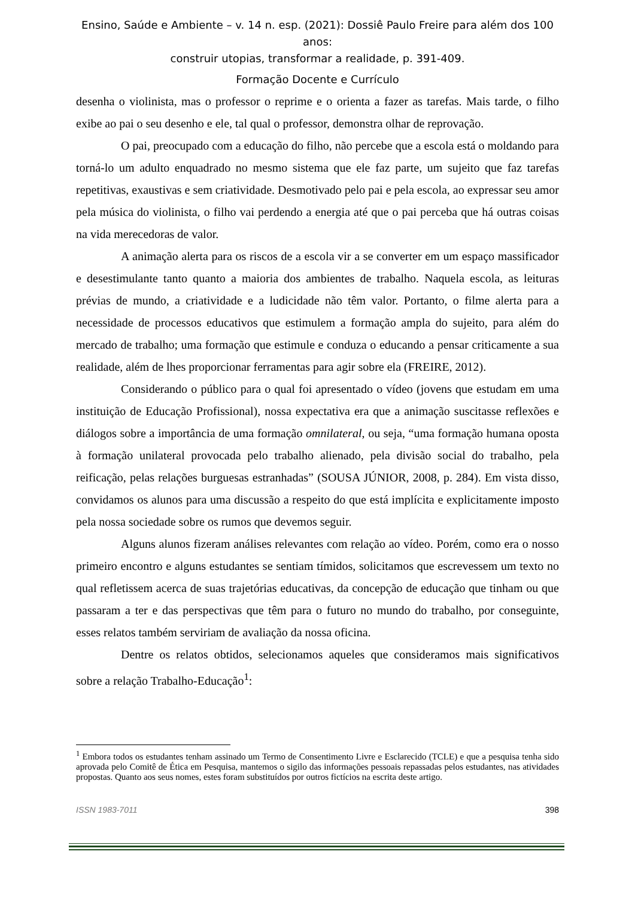Ensino, Saúde e Ambiente – v. 14 n. esp. (2021): Dossiê Paulo Freire para além dos 100 anos:
construir utopias, transformar a realidade, p. 391-409.
Formação Docente e Currículo
desenha o violinista, mas o professor o reprime e o orienta a fazer as tarefas. Mais tarde, o filho exibe ao pai o seu desenho e ele, tal qual o professor, demonstra olhar de reprovação.
O pai, preocupado com a educação do filho, não percebe que a escola está o moldando para torná-lo um adulto enquadrado no mesmo sistema que ele faz parte, um sujeito que faz tarefas repetitivas, exaustivas e sem criatividade. Desmotivado pelo pai e pela escola, ao expressar seu amor pela música do violinista, o filho vai perdendo a energia até que o pai perceba que há outras coisas na vida merecedoras de valor.
A animação alerta para os riscos de a escola vir a se converter em um espaço massificador e desestimulante tanto quanto a maioria dos ambientes de trabalho. Naquela escola, as leituras prévias de mundo, a criatividade e a ludicidade não têm valor. Portanto, o filme alerta para a necessidade de processos educativos que estimulem a formação ampla do sujeito, para além do mercado de trabalho; uma formação que estimule e conduza o educando a pensar criticamente a sua realidade, além de lhes proporcionar ferramentas para agir sobre ela (FREIRE, 2012).
Considerando o público para o qual foi apresentado o vídeo (jovens que estudam em uma instituição de Educação Profissional), nossa expectativa era que a animação suscitasse reflexões e diálogos sobre a importância de uma formação omnilateral, ou seja, “uma formação humana oposta à formação unilateral provocada pelo trabalho alienado, pela divisão social do trabalho, pela reificação, pelas relações burguesas estranhadas” (SOUSA JÚNIOR, 2008, p. 284). Em vista disso, convidamos os alunos para uma discussão a respeito do que está implícita e explicitamente imposto pela nossa sociedade sobre os rumos que devemos seguir.
Alguns alunos fizeram análises relevantes com relação ao vídeo. Porém, como era o nosso primeiro encontro e alguns estudantes se sentiam tímidos, solicitamos que escrevessem um texto no qual refletissem acerca de suas trajetórias educativas, da concepção de educação que tinham ou que passaram a ter e das perspectivas que têm para o futuro no mundo do trabalho, por conseguinte, esses relatos também serviriam de avaliação da nossa oficina.
Dentre os relatos obtidos, selecionamos aqueles que consideramos mais significativos sobre a relação Trabalho-Educação<sup>1</sup>:
<sup>1</sup> Embora todos os estudantes tenham assinado um Termo de Consentimento Livre e Esclarecido (TCLE) e que a pesquisa tenha sido aprovada pelo Comitê de Ética em Pesquisa, mantemos o sigilo das informações pessoais repassadas pelos estudantes, nas atividades propostas. Quanto aos seus nomes, estes foram substituídos por outros fictícios na escrita deste artigo.
ISSN 1983-7011 398